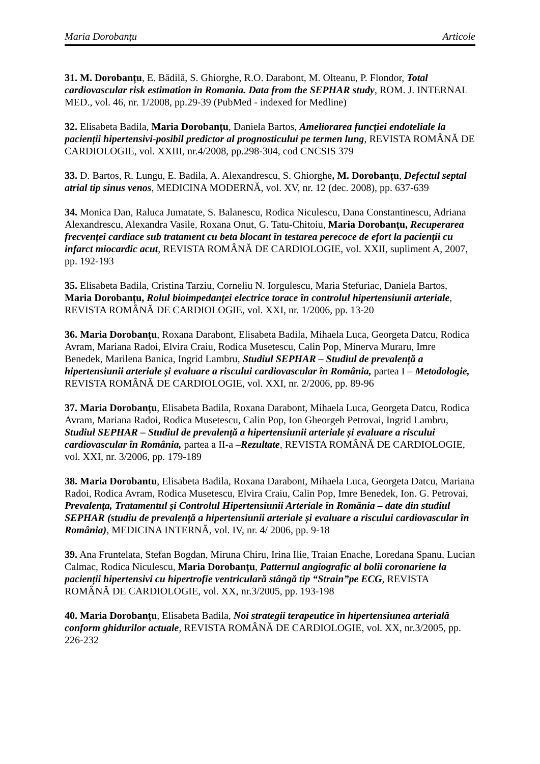Maria Dorobanțu Articole
31. M. Dorobanțu, E. Bădilă, S. Ghiorghe, R.O. Darabont, M. Olteanu, P. Flondor, Total cardiovascular risk estimation in Romania. Data from the SEPHAR study, ROM. J. INTERNAL MED., vol. 46, nr. 1/2008, pp.29-39 (PubMed - indexed for Medline)
32. Elisabeta Badila, Maria Dorobanțu, Daniela Bartos, Ameliorarea funcției endoteliale la pacienții hipertensivi-posibil predictor al prognosticului pe termen lung, REVISTA ROMÂNĂ DE CARDIOLOGIE, vol. XXIII, nr.4/2008, pp.298-304, cod CNCSIS 379
33. D. Bartos, R. Lungu, E. Badila, A. Alexandrescu, S. Ghiorghe, M. Dorobanțu, Defectul septal atrial tip sinus venos, MEDICINA MODERNĂ, vol. XV, nr. 12 (dec. 2008), pp. 637-639
34. Monica Dan, Raluca Jumatate, S. Balanescu, Rodica Niculescu, Dana Constantinescu, Adriana Alexandrescu, Alexandra Vasile, Roxana Onut, G. Tatu-Chitoiu, Maria Dorobanțu, Recuperarea frecvenței cardiace sub tratament cu beta blocant în testarea perecoce de efort la pacienții cu infarct miocardic acut, REVISTA ROMÂNĂ DE CARDIOLOGIE, vol. XXII, supliment A, 2007, pp. 192-193
35. Elisabeta Badila, Cristina Tarziu, Corneliu N. Iorgulescu, Maria Stefuriac, Daniela Bartos, Maria Dorobanțu, Rolul bioimpedanței electrice torace în controlul hipertensiunii arteriale, REVISTA ROMÂNĂ DE CARDIOLOGIE, vol. XXI, nr. 1/2006, pp. 13-20
36. Maria Dorobanțu, Roxana Darabont, Elisabeta Badila, Mihaela Luca, Georgeta Datcu, Rodica Avram, Mariana Radoi, Elvira Craiu, Rodica Musetescu, Calin Pop, Minerva Muraru, Imre Benedek, Marilena Banica, Ingrid Lambru, Studiul SEPHAR – Studiul de prevalență a hipertensiunii arteriale și evaluare a riscului cardiovascular în România, partea I – Metodologie, REVISTA ROMÂNĂ DE CARDIOLOGIE, vol. XXI, nr. 2/2006, pp. 89-96
37. Maria Dorobanțu, Elisabeta Badila, Roxana Darabont, Mihaela Luca, Georgeta Datcu, Rodica Avram, Mariana Radoi, Rodica Musetescu, Calin Pop, Ion Gheorgeh Petrovai, Ingrid Lambru, Studiul SEPHAR – Studiul de prevalență a hipertensiunii arteriale și evaluare a riscului cardiovascular în România, partea a II-a –Rezultate, REVISTA ROMÂNĂ DE CARDIOLOGIE, vol. XXI, nr. 3/2006, pp. 179-189
38. Maria Dorobantu, Elisabeta Badila, Roxana Darabont, Mihaela Luca, Georgeta Datcu, Mariana Radoi, Rodica Avram, Rodica Musetescu, Elvira Craiu, Calin Pop, Imre Benedek, Ion. G. Petrovai, Prevalența, Tratamentul și Controlul Hipertensiunii Arteriale în România – date din studiul SEPHAR (studiu de prevalență a hipertensiunii arteriale și evaluare a riscului cardiovascular în România), MEDICINA INTERNĂ, vol. IV, nr. 4/ 2006, pp. 9-18
39. Ana Fruntelata, Stefan Bogdan, Miruna Chiru, Irina Ilie, Traian Enache, Loredana Spanu, Lucian Calmac, Rodica Niculescu, Maria Dorobanțu, Patternul angiografic al bolii coronariene la pacienții hipertensivi cu hipertrofie ventriculară stângă tip “Strain”pe ECG, REVISTA ROMÂNĂ DE CARDIOLOGIE, vol. XX, nr.3/2005, pp. 193-198
40. Maria Dorobanțu, Elisabeta Badila, Noi strategii terapeutice în hipertensiunea arterială conform ghidurilor actuale, REVISTA ROMÂNĂ DE CARDIOLOGIE, vol. XX, nr.3/2005, pp. 226-232